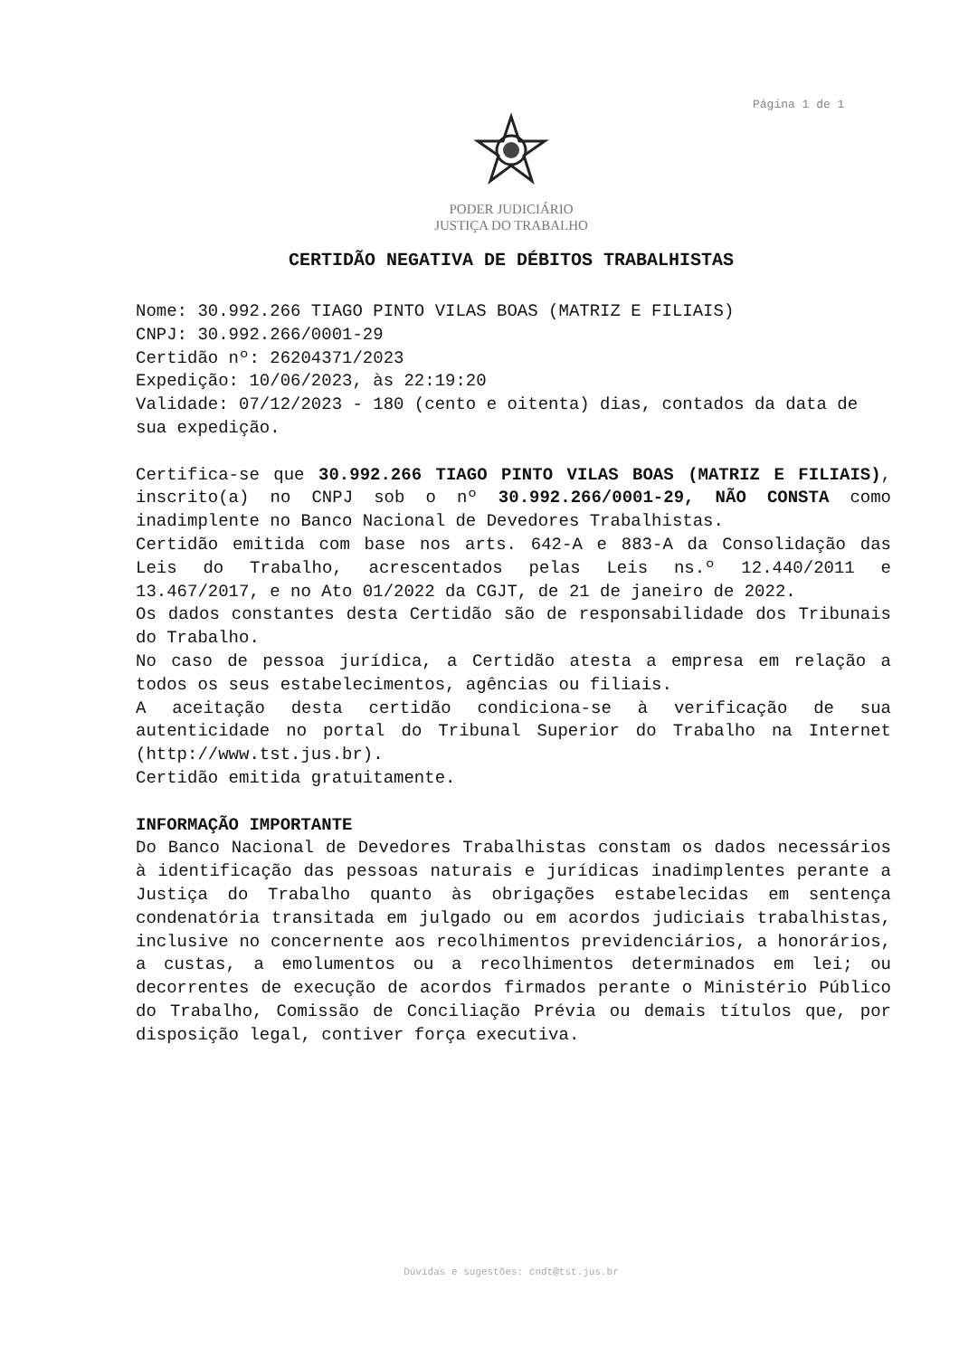Página 1 de 1
PODER JUDICIÁRIO
JUSTIÇA DO TRABALHO
CERTIDÃO NEGATIVA DE DÉBITOS TRABALHISTAS
Nome: 30.992.266 TIAGO PINTO VILAS BOAS (MATRIZ E FILIAIS)
CNPJ: 30.992.266/0001-29
Certidão nº: 26204371/2023
Expedição: 10/06/2023, às 22:19:20
Validade: 07/12/2023 - 180 (cento e oitenta) dias, contados da data de sua expedição.
Certifica-se que 30.992.266 TIAGO PINTO VILAS BOAS (MATRIZ E FILIAIS), inscrito(a) no CNPJ sob o nº 30.992.266/0001-29, NÃO CONSTA como inadimplente no Banco Nacional de Devedores Trabalhistas.
Certidão emitida com base nos arts. 642-A e 883-A da Consolidação das Leis do Trabalho, acrescentados pelas Leis ns.º 12.440/2011 e 13.467/2017, e no Ato 01/2022 da CGJT, de 21 de janeiro de 2022.
Os dados constantes desta Certidão são de responsabilidade dos Tribunais do Trabalho.
No caso de pessoa jurídica, a Certidão atesta a empresa em relação a todos os seus estabelecimentos, agências ou filiais.
A aceitação desta certidão condiciona-se à verificação de sua autenticidade no portal do Tribunal Superior do Trabalho na Internet (http://www.tst.jus.br).
Certidão emitida gratuitamente.
INFORMAÇÃO IMPORTANTE
Do Banco Nacional de Devedores Trabalhistas constam os dados necessários à identificação das pessoas naturais e jurídicas inadimplentes perante a Justiça do Trabalho quanto às obrigações estabelecidas em sentença condenatória transitada em julgado ou em acordos judiciais trabalhistas, inclusive no concernente aos recolhimentos previdenciários, a honorários, a custas, a emolumentos ou a recolhimentos determinados em lei; ou decorrentes de execução de acordos firmados perante o Ministério Público do Trabalho, Comissão de Conciliação Prévia ou demais títulos que, por disposição legal, contiver força executiva.
Dúvidas e sugestões: cndt@tst.jus.br